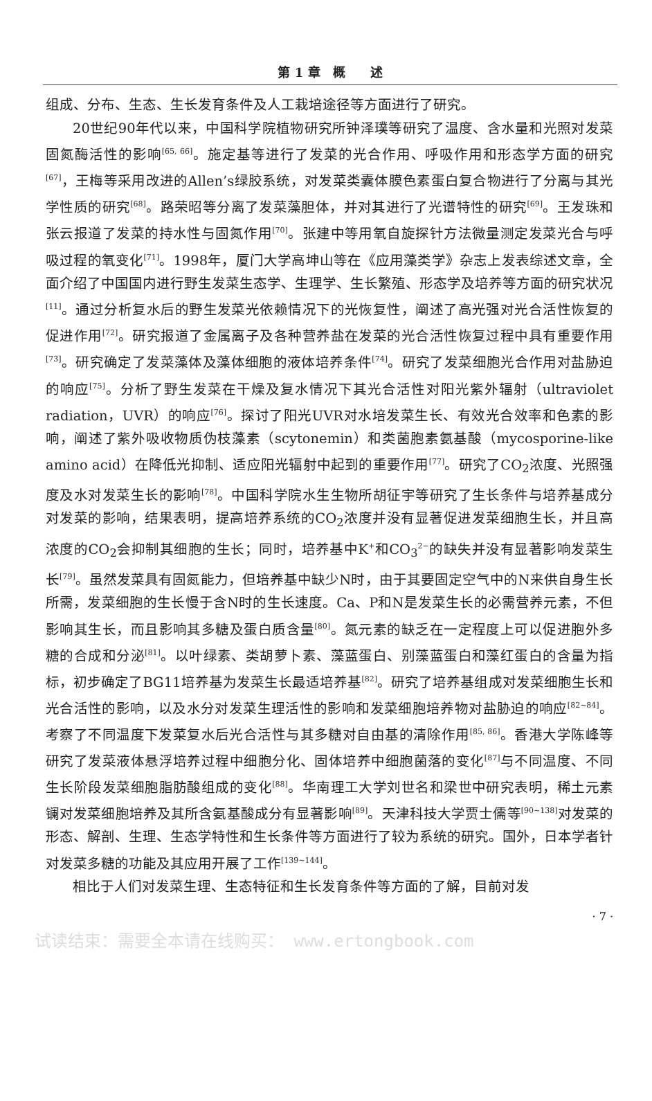第 1 章　概　　述
组成、分布、生态、生长发育条件及人工栽培途径等方面进行了研究。
20世纪90年代以来，中国科学院植物研究所钟泽璞等研究了温度、含水量和光照对发菜固氮酶活性的影响<sup>[65, 66]</sup>。施定基等进行了发菜的光合作用、呼吸作用和形态学方面的研究<sup>[67]</sup>，王梅等采用改进的Allen’s绿胶系统，对发菜类囊体膜色素蛋白复合物进行了分离与其光学性质的研究<sup>[68]</sup>。路荣昭等分离了发菜藻胆体，并对其进行了光谱特性的研究<sup>[69]</sup>。王发珠和张云报道了发菜的持水性与固氮作用<sup>[70]</sup>。张建中等用氧自旋探针方法微量测定发菜光合与呼吸过程的氧变化<sup>[71]</sup>。1998年，厦门大学高坤山等在《应用藻类学》杂志上发表综述文章，全面介绍了中国国内进行野生发菜生态学、生理学、生长繁殖、形态学及培养等方面的研究状况<sup>[11]</sup>。通过分析复水后的野生发菜光依赖情况下的光恢复性，阐述了高光强对光合活性恢复的促进作用<sup>[72]</sup>。研究报道了金属离子及各种营养盐在发菜的光合活性恢复过程中具有重要作用<sup>[73]</sup>。研究确定了发菜藻体及藻体细胞的液体培养条件<sup>[74]</sup>。研究了发菜细胞光合作用对盐胁迫的响应<sup>[75]</sup>。分析了野生发菜在干燥及复水情况下其光合活性对阳光紫外辐射（ultraviolet radiation，UVR）的响应<sup>[76]</sup>。探讨了阳光UVR对水培发菜生长、有效光合效率和色素的影响，阐述了紫外吸收物质伪枝藻素（scytonemin）和类菌胞素氨基酸（mycosporine-like amino acid）在降低光抑制、适应阳光辐射中起到的重要作用<sup>[77]</sup>。研究了CO<sub>2</sub>浓度、光照强度及水对发菜生长的影响<sup>[78]</sup>。中国科学院水生生物所胡征宇等研究了生长条件与培养基成分对发菜的影响，结果表明，提高培养系统的CO<sub>2</sub>浓度并没有显著促进发菜细胞生长，并且高浓度的CO<sub>2</sub>会抑制其细胞的生长；同时，培养基中K<sup>+</sup>和CO<sub>3</sub><sup>2−</sup>的缺失并没有显著影响发菜生长<sup>[79]</sup>。虽然发菜具有固氮能力，但培养基中缺少N时，由于其要固定空气中的N来供自身生长所需，发菜细胞的生长慢于含N时的生长速度。Ca、P和N是发菜生长的必需营养元素，不但影响其生长，而且影响其多糖及蛋白质含量<sup>[80]</sup>。氮元素的缺乏在一定程度上可以促进胞外多糖的合成和分泌<sup>[81]</sup>。以叶绿素、类胡萝卜素、藻蓝蛋白、别藻蓝蛋白和藻红蛋白的含量为指标，初步确定了BG11培养基为发菜生长最适培养基<sup>[82]</sup>。研究了培养基组成对发菜细胞生长和光合活性的影响，以及水分对发菜生理活性的影响和发菜细胞培养物对盐胁迫的响应<sup>[82~84]</sup>。考察了不同温度下发菜复水后光合活性与其多糖对自由基的清除作用<sup>[85, 86]</sup>。香港大学陈峰等研究了发菜液体悬浮培养过程中细胞分化、固体培养中细胞菌落的变化<sup>[87]</sup>与不同温度、不同生长阶段发菜细胞脂肪酸组成的变化<sup>[88]</sup>。华南理工大学刘世名和梁世中研究表明，稀土元素镧对发菜细胞培养及其所含氨基酸成分有显著影响<sup>[89]</sup>。天津科技大学贾士儒等<sup>[90~138]</sup>对发菜的形态、解剖、生理、生态学特性和生长条件等方面进行了较为系统的研究。国外，日本学者针对发菜多糖的功能及其应用开展了工作<sup>[139~144]</sup>。
相比于人们对发菜生理、生态特征和生长发育条件等方面的了解，目前对发
· 7 ·
试读结束：需要全本请在线购买： www.ertongbook.com